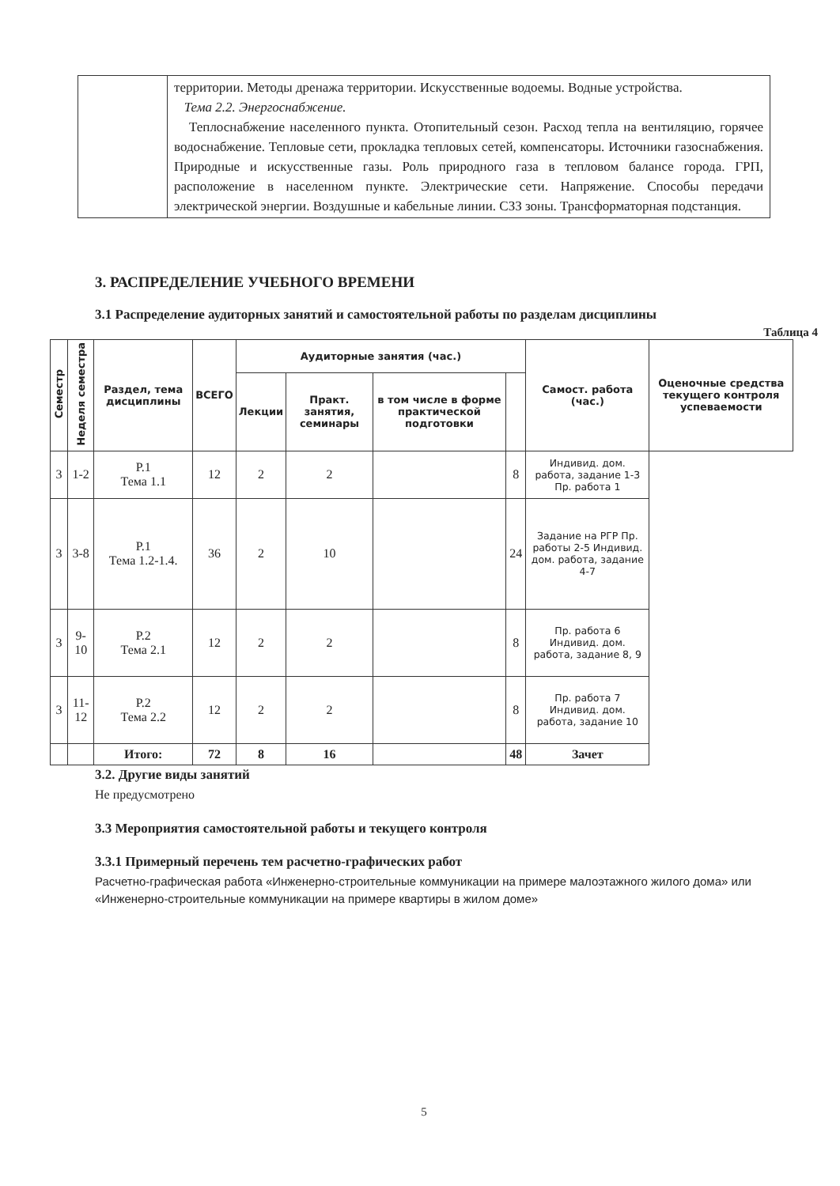| | территории. Методы дренажа территории. Искусственные водоемы. Водные устройства. Тема 2.2. Энергоснабжение. Теплоснабжение населенного пункта. Отопительный сезон. Расход тепла на вентиляцию, горячее водоснабжение. Тепловые сети, прокладка тепловых сетей, компенсаторы. Источники газоснабжения. Природные и искусственные газы. Роль природного газа в тепловом балансе города. ГРП, расположение в населенном пункте. Электрические сети. Напряжение. Способы передачи электрической энергии. Воздушные и кабельные линии. СЗЗ зоны. Трансформаторная подстанция. |
3. РАСПРЕДЕЛЕНИЕ УЧЕБНОГО ВРЕМЕНИ
3.1 Распределение аудиторных занятий и самостоятельной работы по разделам дисциплины
Таблица 4
| Семестр | Неделя семестра | Раздел, тема дисциплины | ВСЕГО | Аудиторные занятия (час.) | | | | Самост. работа (час.) | Оценочные средства текущего контроля успеваемости |
| --- | --- | --- | --- | --- | --- | --- | --- | --- | --- |
| | | | | Лекции | Практ. занятия, семинары | в том числе в форме практической подготовки | | | |
| 3 | 1-2 | Р.1 Тема 1.1 | 12 | 2 | 2 | | 8 | Индивид. дом. работа, задание 1-3 Пр. работа 1 | |
| 3 | 3-8 | Р.1 Тема 1.2-1.4. | 36 | 2 | 10 | | 24 | Задание на РГР Пр. работы 2-5 Индивид. дом. работа, задание 4-7 | |
| 3 | 9-10 | Р.2 Тема 2.1 | 12 | 2 | 2 | | 8 | Пр. работа 6 Индивид. дом. работа, задание 8, 9 | |
| 3 | 11-12 | Р.2 Тема 2.2 | 12 | 2 | 2 | | 8 | Пр. работа 7 Индивид. дом. работа, задание 10 | |
| | | Итого: | 72 | 8 | 16 | | 48 | Зачет | |
3.2. Другие виды занятий
Не предусмотрено
3.3 Мероприятия самостоятельной работы и текущего контроля
3.3.1 Примерный перечень тем расчетно-графических работ
Расчетно-графическая работа «Инженерно-строительные коммуникации на примере малоэтажного жилого дома» или «Инженерно-строительные коммуникации на примере квартиры в жилом доме»
5